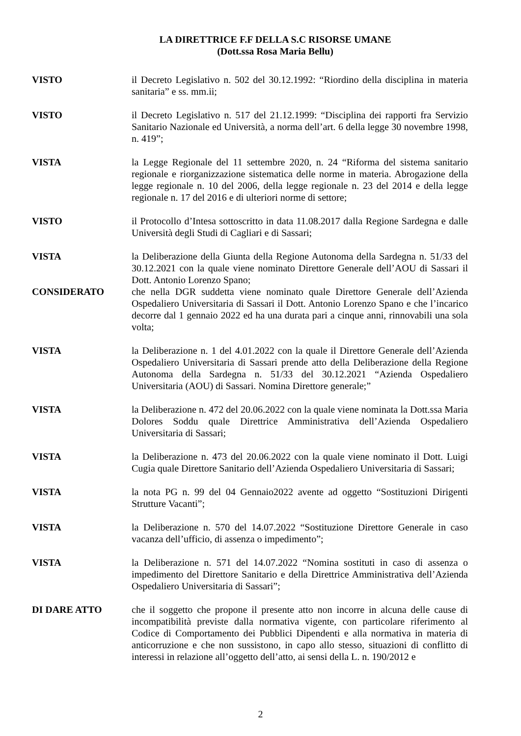LA DIRETTRICE F.F DELLA S.C RISORSE UMANE
(Dott.ssa Rosa Maria Bellu)
VISTO il Decreto Legislativo n. 502 del 30.12.1992: “Riordino della disciplina in materia sanitaria” e ss. mm.ii;
VISTO il Decreto Legislativo n. 517 del 21.12.1999: “Disciplina dei rapporti fra Servizio Sanitario Nazionale ed Università, a norma dell’art. 6 della legge 30 novembre 1998, n. 419”;
VISTA la Legge Regionale del 11 settembre 2020, n. 24 “Riforma del sistema sanitario regionale e riorganizzazione sistematica delle norme in materia. Abrogazione della legge regionale n. 10 del 2006, della legge regionale n. 23 del 2014 e della legge regionale n. 17 del 2016 e di ulteriori norme di settore;
VISTO il Protocollo d’Intesa sottoscritto in data 11.08.2017 dalla Regione Sardegna e dalle Università degli Studi di Cagliari e di Sassari;
VISTA la Deliberazione della Giunta della Regione Autonoma della Sardegna n. 51/33 del 30.12.2021 con la quale viene nominato Direttore Generale dell’AOU di Sassari il Dott. Antonio Lorenzo Spano;
CONSIDERATO che nella DGR suddetta viene nominato quale Direttore Generale dell’Azienda Ospedaliero Universitaria di Sassari il Dott. Antonio Lorenzo Spano e che l’incarico decorre dal 1 gennaio 2022 ed ha una durata pari a cinque anni, rinnovabili una sola volta;
VISTA la Deliberazione n. 1 del 4.01.2022 con la quale il Direttore Generale dell’Azienda Ospedaliero Universitaria di Sassari prende atto della Deliberazione della Regione Autonoma della Sardegna n. 51/33 del 30.12.2021 “Azienda Ospedaliero Universitaria (AOU) di Sassari. Nomina Direttore generale;”
VISTA la Deliberazione n. 472 del 20.06.2022 con la quale viene nominata la Dott.ssa Maria Dolores Soddu quale Direttrice Amministrativa dell’Azienda Ospedaliero Universitaria di Sassari;
VISTA la Deliberazione n. 473 del 20.06.2022 con la quale viene nominato il Dott. Luigi Cugia quale Direttore Sanitario dell’Azienda Ospedaliero Universitaria di Sassari;
VISTA la nota PG n. 99 del 04 Gennaio2022 avente ad oggetto “Sostituzioni Dirigenti Strutture Vacanti”;
VISTA la Deliberazione n. 570 del 14.07.2022 “Sostituzione Direttore Generale in caso vacanza dell’ufficio, di assenza o impedimento”;
VISTA la Deliberazione n. 571 del 14.07.2022 “Nomina sostituti in caso di assenza o impedimento del Direttore Sanitario e della Direttrice Amministrativa dell’Azienda Ospedaliero Universitaria di Sassari”;
DI DARE ATTO che il soggetto che propone il presente atto non incorre in alcuna delle cause di incompatibilità previste dalla normativa vigente, con particolare riferimento al Codice di Comportamento dei Pubblici Dipendenti e alla normativa in materia di anticorruzione e che non sussistono, in capo allo stesso, situazioni di conflitto di interessi in relazione all’oggetto dell’atto, ai sensi della L. n. 190/2012 e
2